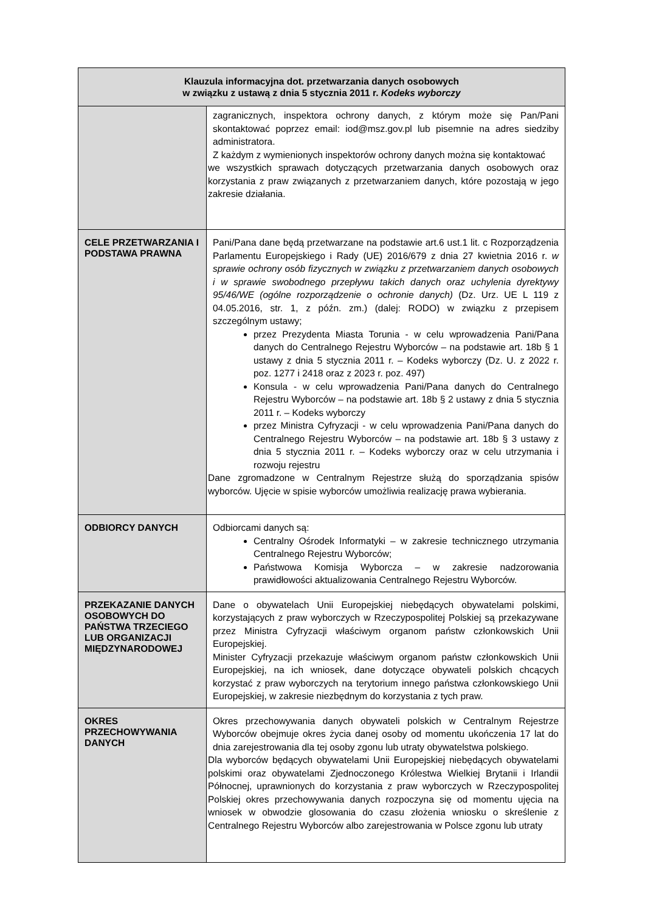| Klauzula informacyjna dot. przetwarzania danych osobowych w związku z ustawą z dnia 5 stycznia 2011 r. Kodeks wyborczy | |
| --- | --- |
| | zagranicznych, inspektora ochrony danych, z którym może się Pan/Pani skontaktować poprzez email: iod@msz.gov.pl lub pisemnie na adres siedziby administratora. Z każdym z wymienionych inspektorów ochrony danych można się kontaktować we wszystkich sprawach dotyczących przetwarzania danych osobowych oraz korzystania z praw związanych z przetwarzaniem danych, które pozostają w jego zakresie działania. |
| CELE PRZETWARZANIA I PODSTAWA PRAWNA | Pani/Pana dane będą przetwarzane na podstawie art.6 ust.1 lit. c Rozporządzenia Parlamentu Europejskiego i Rady (UE) 2016/679 z dnia 27 kwietnia 2016 r. w sprawie ochrony osób fizycznych w związku z przetwarzaniem danych osobowych i w sprawie swobodnego przepływu takich danych oraz uchylenia dyrektywy 95/46/WE (ogólne rozporządzenie o ochronie danych) (Dz. Urz. UE L 119 z 04.05.2016, str. 1, z późn. zm.) (dalej: RODO) w związku z przepisem szczególnym ustawy; przez Prezydenta Miasta Torunia - w celu wprowadzenia Pani/Pana danych do Centralnego Rejestru Wyborców – na podstawie art. 18b § 1 ustawy z dnia 5 stycznia 2011 r. – Kodeks wyborczy (Dz. U. z 2022 r. poz. 1277 i 2418 oraz z 2023 r. poz. 497) Konsula - w celu wprowadzenia Pani/Pana danych do Centralnego Rejestru Wyborców – na podstawie art. 18b § 2 ustawy z dnia 5 stycznia 2011 r. – Kodeks wyborczy przez Ministra Cyfryzacji - w celu wprowadzenia Pani/Pana danych do Centralnego Rejestru Wyborców – na podstawie art. 18b § 3 ustawy z dnia 5 stycznia 2011 r. – Kodeks wyborczy oraz w celu utrzymania i rozwoju rejestru Dane zgromadzone w Centralnym Rejestrze służą do sporządzania spisów wyborców. Ujęcie w spisie wyborców umożliwia realizację prawa wybierania. |
| ODBIORCY DANYCH | Odbiorcami danych są: Centralny Ośrodek Informatyki – w zakresie technicznego utrzymania Centralnego Rejestru Wyborców; Państwowa Komisja Wyborcza – w zakresie nadzorowania prawidłowości aktualizowania Centralnego Rejestru Wyborców. |
| PRZEKAZANIE DANYCH OSOBOWYCH DO PAŃSTWA TRZECIEGO LUB ORGANIZACJI MIĘDZYNARODOWEJ | Dane o obywatelach Unii Europejskiej niebędących obywatelami polskimi, korzystających z praw wyborczych w Rzeczypospolitej Polskiej są przekazywane przez Ministra Cyfryzacji właściwym organom państw członkowskich Unii Europejskiej. Minister Cyfryzacji przekazuje właściwym organom państw członkowskich Unii Europejskiej, na ich wniosek, dane dotyczące obywateli polskich chcących korzystać z praw wyborczych na terytorium innego państwa członkowskiego Unii Europejskiej, w zakresie niezbędnym do korzystania z tych praw. |
| OKRES PRZECHOWYWANIA DANYCH | Okres przechowywania danych obywateli polskich w Centralnym Rejestrze Wyborców obejmuje okres życia danej osoby od momentu ukończenia 17 lat do dnia zarejestrowania dla tej osoby zgonu lub utraty obywatelstwa polskiego. Dla wyborców będących obywatelami Unii Europejskiej niebędących obywatelami polskimi oraz obywatelami Zjednoczonego Królestwa Wielkiej Brytanii i Irlandii Północnej, uprawnionych do korzystania z praw wyborczych w Rzeczypospolitej Polskiej okres przechowywania danych rozpoczyna się od momentu ujęcia na wniosek w obwodzie glosowania do czasu złożenia wniosku o skreślenie z Centralnego Rejestru Wyborców albo zarejestrowania w Polsce zgonu lub utraty |